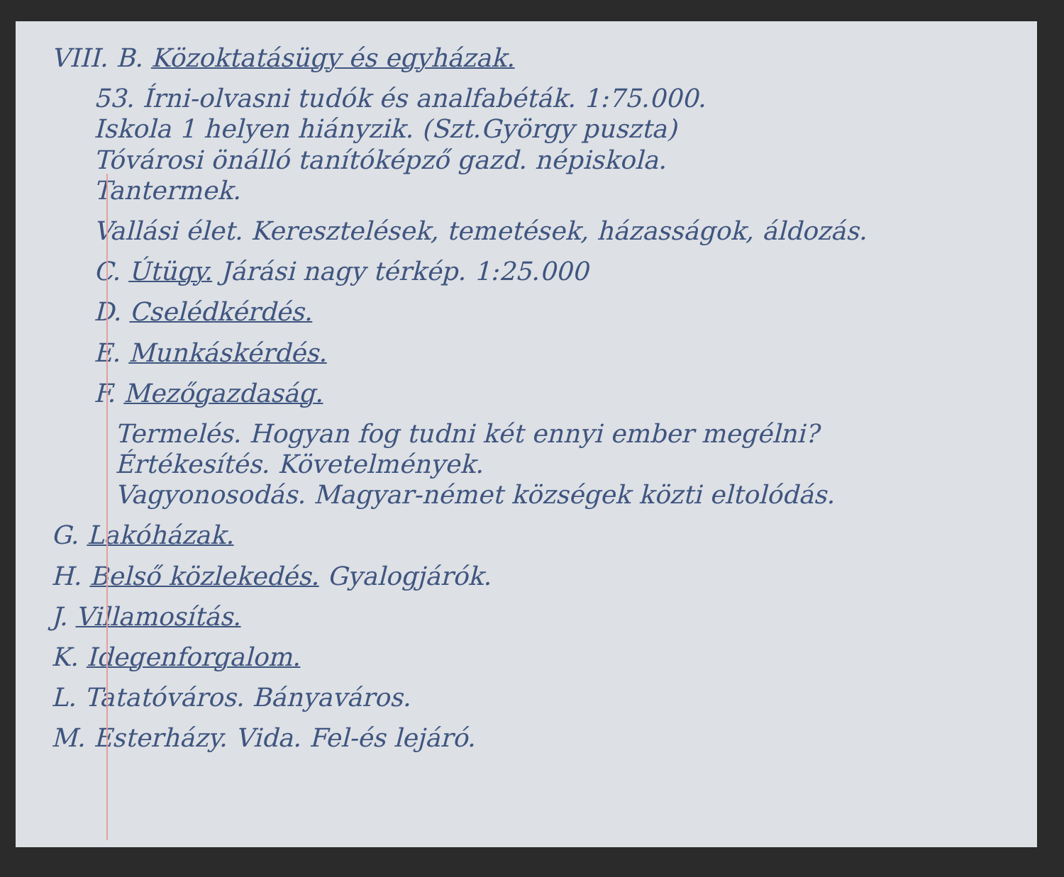VIII. B. Közoktatásügy és egyházak.
53. Írni-olvasni tudók és analfabéták. 1:75.000.
Iskola 1 helyen hiányzik. (Szt.György puszta)
Tóvárosi önálló tanítóképző gazd. népiskola.
Tantermek.
Vallási élet. Keresztelések, temetések, házasságok, áldozás.
C. Útügy. Járási nagy térkép. 1:25.000
D. Cselédkérdés.
E. Munkáskérdés.
F. Mezőgazdaság.
Termelés. Hogyan fog tudni két ennyi ember megélni?
Értékesítés. Követelmények.
Vagyonosodás. Magyar-német községek közti eltolódás.
G. Lakóházak.
H. Belső közlekedés. Gyalogjárók.
J. Villamosítás.
K. Idegenforgalom.
L. Tatatóváros. Bányaváros.
M. Esterházy. Vida. Fel-és lejáró.